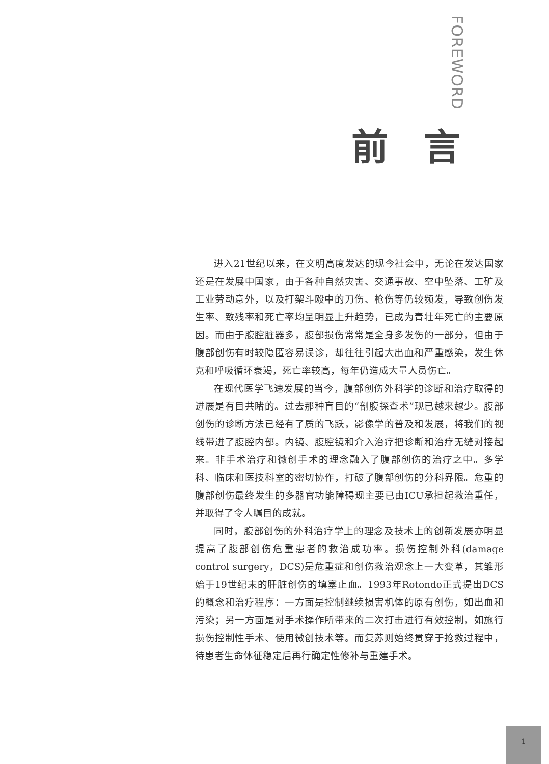FOREWORD
前言
进入21世纪以来，在文明高度发达的现今社会中，无论在发达国家还是在发展中国家，由于各种自然灾害、交通事故、空中坠落、工矿及工业劳动意外，以及打架斗殴中的刀伤、枪伤等仍较频发，导致创伤发生率、致残率和死亡率均呈明显上升趋势，已成为青壮年死亡的主要原因。而由于腹腔脏器多，腹部损伤常常是全身多发伤的一部分，但由于腹部创伤有时较隐匿容易误诊，却往往引起大出血和严重感染，发生休克和呼吸循环衰竭，死亡率较高，每年仍造成大量人员伤亡。
在现代医学飞速发展的当今，腹部创伤外科学的诊断和治疗取得的进展是有目共睹的。过去那种盲目的“剖腹探查术”现已越来越少。腹部创伤的诊断方法已经有了质的飞跃，影像学的普及和发展，将我们的视线带进了腹腔内部。内镜、腹腔镜和介入治疗把诊断和治疗无缝对接起来。非手术治疗和微创手术的理念融入了腹部创伤的治疗之中。多学科、临床和医技科室的密切协作，打破了腹部创伤的分科界限。危重的腹部创伤最终发生的多器官功能障碍现主要已由ICU承担起救治重任，并取得了令人瞩目的成就。
同时，腹部创伤的外科治疗学上的理念及技术上的创新发展亦明显提高了腹部创伤危重患者的救治成功率。损伤控制外科(damage control surgery，DCS)是危重症和创伤救治观念上一大变革，其雏形始于19世纪末的肝脏创伤的填塞止血。1993年Rotondo正式提出DCS的概念和治疗程序：一方面是控制继续损害机体的原有创伤，如出血和污染；另一方面是对手术操作所带来的二次打击进行有效控制，如施行损伤控制性手术、使用微创技术等。而复苏则始终贯穿于抢救过程中，待患者生命体征稳定后再行确定性修补与重建手术。
1